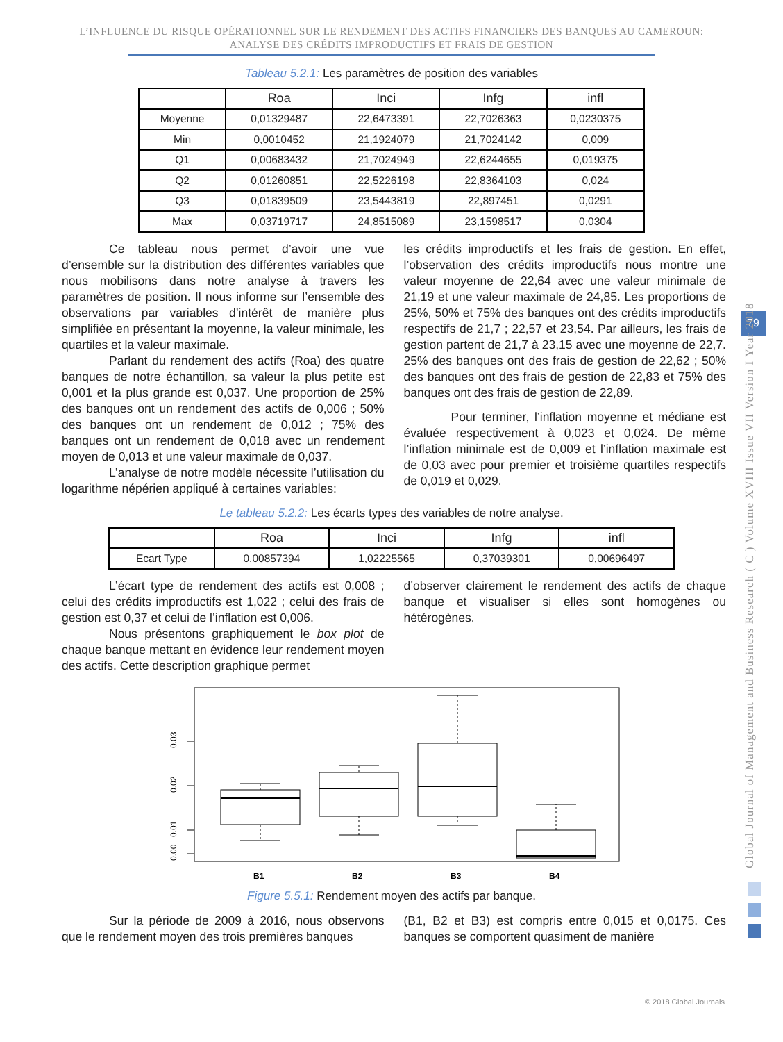L’INFLUENCE DU RISQUE OPÉRATIONNEL SUR LE RENDEMENT DES ACTIFS FINANCIERS DES BANQUES AU CAMEROUN:
ANALYSE DES CRÉDITS IMPRODUCTIFS ET FRAIS DE GESTION
Tableau 5.2.1: Les paramètres de position des variables
| | Roa | Inci | Infg | infl |
| --- | --- | --- | --- | --- |
| Moyenne | 0,01329487 | 22,6473391 | 22,7026363 | 0,0230375 |
| Min | 0,0010452 | 21,1924079 | 21,7024142 | 0,009 |
| Q1 | 0,00683432 | 21,7024949 | 22,6244655 | 0,019375 |
| Q2 | 0,01260851 | 22,5226198 | 22,8364103 | 0,024 |
| Q3 | 0,01839509 | 23,5443819 | 22,897451 | 0,0291 |
| Max | 0,03719717 | 24,8515089 | 23,1598517 | 0,0304 |
Ce tableau nous permet d’avoir une vue d’ensemble sur la distribution des différentes variables que nous mobilisons dans notre analyse à travers les paramètres de position. Il nous informe sur l’ensemble des observations par variables d’intérêt de manière plus simplifiée en présentant la moyenne, la valeur minimale, les quartiles et la valeur maximale.
Parlant du rendement des actifs (Roa) des quatre banques de notre échantillon, sa valeur la plus petite est 0,001 et la plus grande est 0,037. Une proportion de 25% des banques ont un rendement des actifs de 0,006 ; 50% des banques ont un rendement de 0,012 ; 75% des banques ont un rendement de 0,018 avec un rendement moyen de 0,013 et une valeur maximale de 0,037.
L’analyse de notre modèle nécessite l’utilisation du logarithme népérien appliqué à certaines variables:
les crédits improductifs et les frais de gestion. En effet, l’observation des crédits improductifs nous montre une valeur moyenne de 22,64 avec une valeur minimale de 21,19 et une valeur maximale de 24,85. Les proportions de 25%, 50% et 75% des banques ont des crédits improductifs respectifs de 21,7 ; 22,57 et 23,54. Par ailleurs, les frais de gestion partent de 21,7 à 23,15 avec une moyenne de 22,7. 25% des banques ont des frais de gestion de 22,62 ; 50% des banques ont des frais de gestion de 22,83 et 75% des banques ont des frais de gestion de 22,89.
Pour terminer, l’inflation moyenne et médiane est évaluée respectivement à 0,023 et 0,024. De même l’inflation minimale est de 0,009 et l’inflation maximale est de 0,03 avec pour premier et troisième quartiles respectifs de 0,019 et 0,029.
Le tableau 5.2.2: Les écarts types des variables de notre analyse.
| | Roa | Inci | Infg | infl |
| --- | --- | --- | --- | --- |
| Ecart Type | 0,00857394 | 1,02225565 | 0,37039301 | 0,00696497 |
L’écart type de rendement des actifs est 0,008 ; celui des crédits improductifs est 1,022 ; celui des frais de gestion est 0,37 et celui de l’inflation est 0,006.
Nous présentons graphiquement le box plot de chaque banque mettant en évidence leur rendement moyen des actifs. Cette description graphique permet
d’observer clairement le rendement des actifs de chaque banque et visualiser si elles sont homogènes ou hétérogènes.
0.03
0.02
0.01
0.00
B1
B2
B3
B4
Figure 5.5.1: Rendement moyen des actifs par banque.
Sur la période de 2009 à 2016, nous observons que le rendement moyen des trois premières banques
(B1, B2 et B3) est compris entre 0,015 et 0,0175. Ces banques se comportent quasiment de manière
79
Global Journal of Management and Business Research ( C ) Volume XVIII Issue VII Version I Year 2018
© 2018 Global Journals